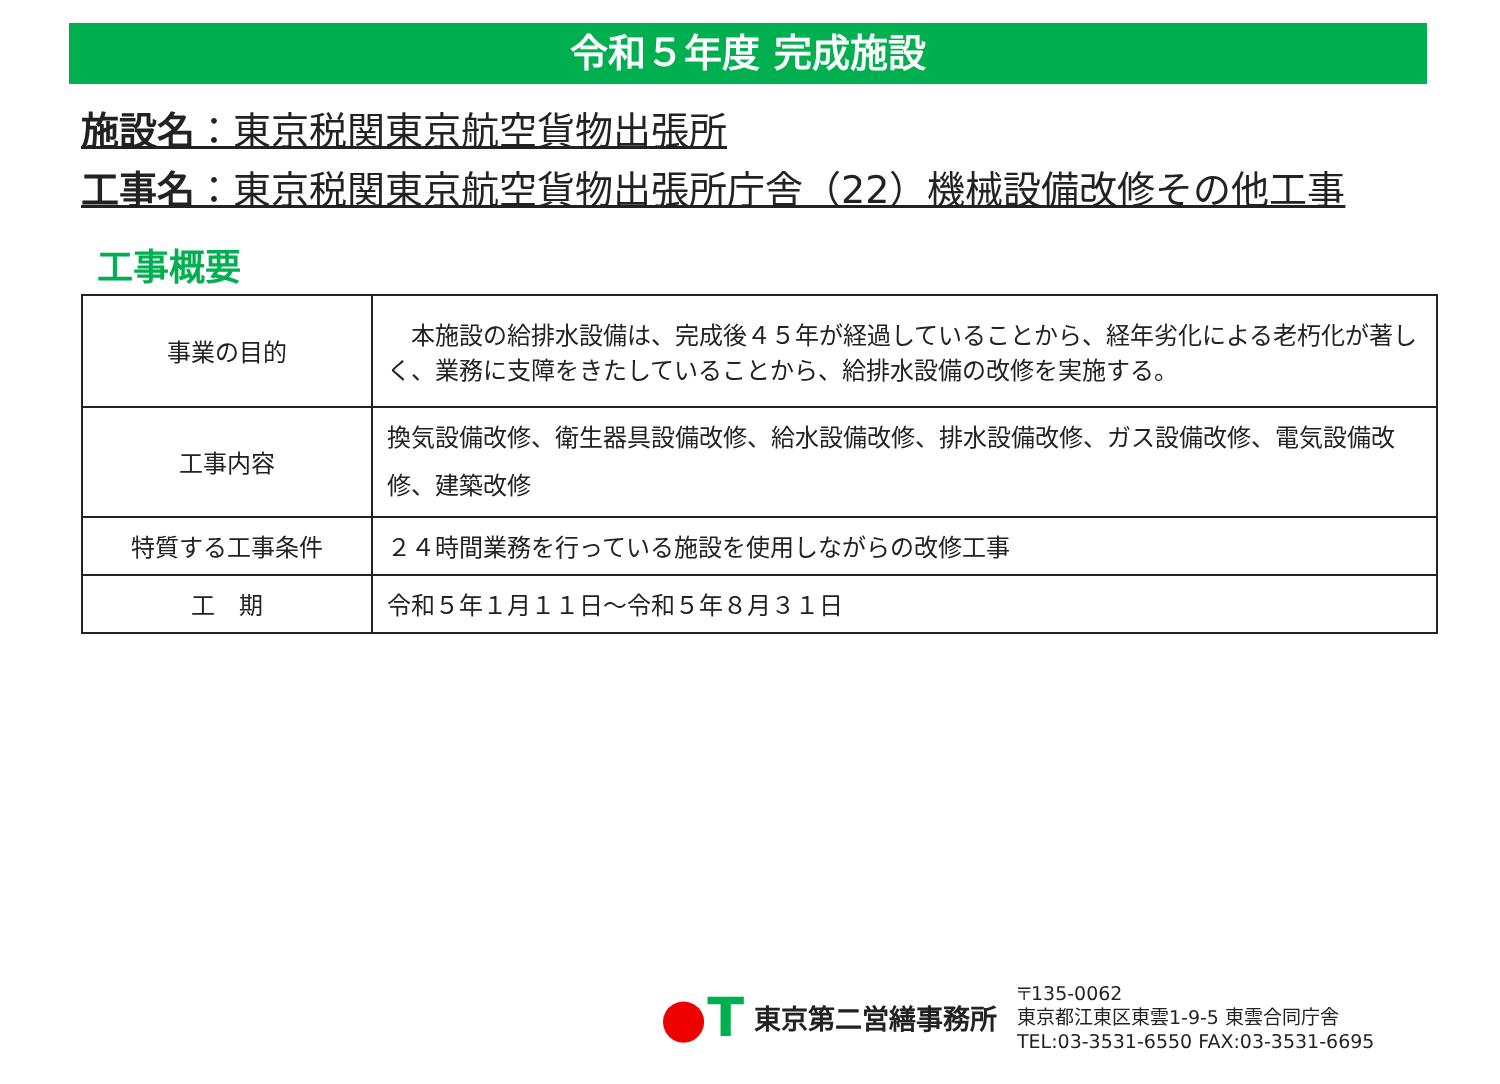令和５年度 完成施設
施設名：東京税関東京航空貨物出張所
工事名：東京税関東京航空貨物出張所庁舎（22）機械設備改修その他工事
工事概要
| 事業の目的 | 本施設の給排水設備は、完成後４５年が経過していることから、経年劣化による老朽化が著しく、業務に支障をきたしていることから、給排水設備の改修を実施する。 |
| 工事内容 | 換気設備改修、衛生器具設備改修、給水設備改修、排水設備改修、ガス設備改修、電気設備改修、建築改修 |
| 特質する工事条件 | ２４時間業務を行っている施設を使用しながらの改修工事 |
| 工 期 | 令和５年１月１１日～令和５年８月３１日 |
●T
東京第二営繕事務所
〒135-0062
東京都江東区東雲1-9-5 東雲合同庁舎
TEL:03-3531-6550 FAX:03-3531-6695